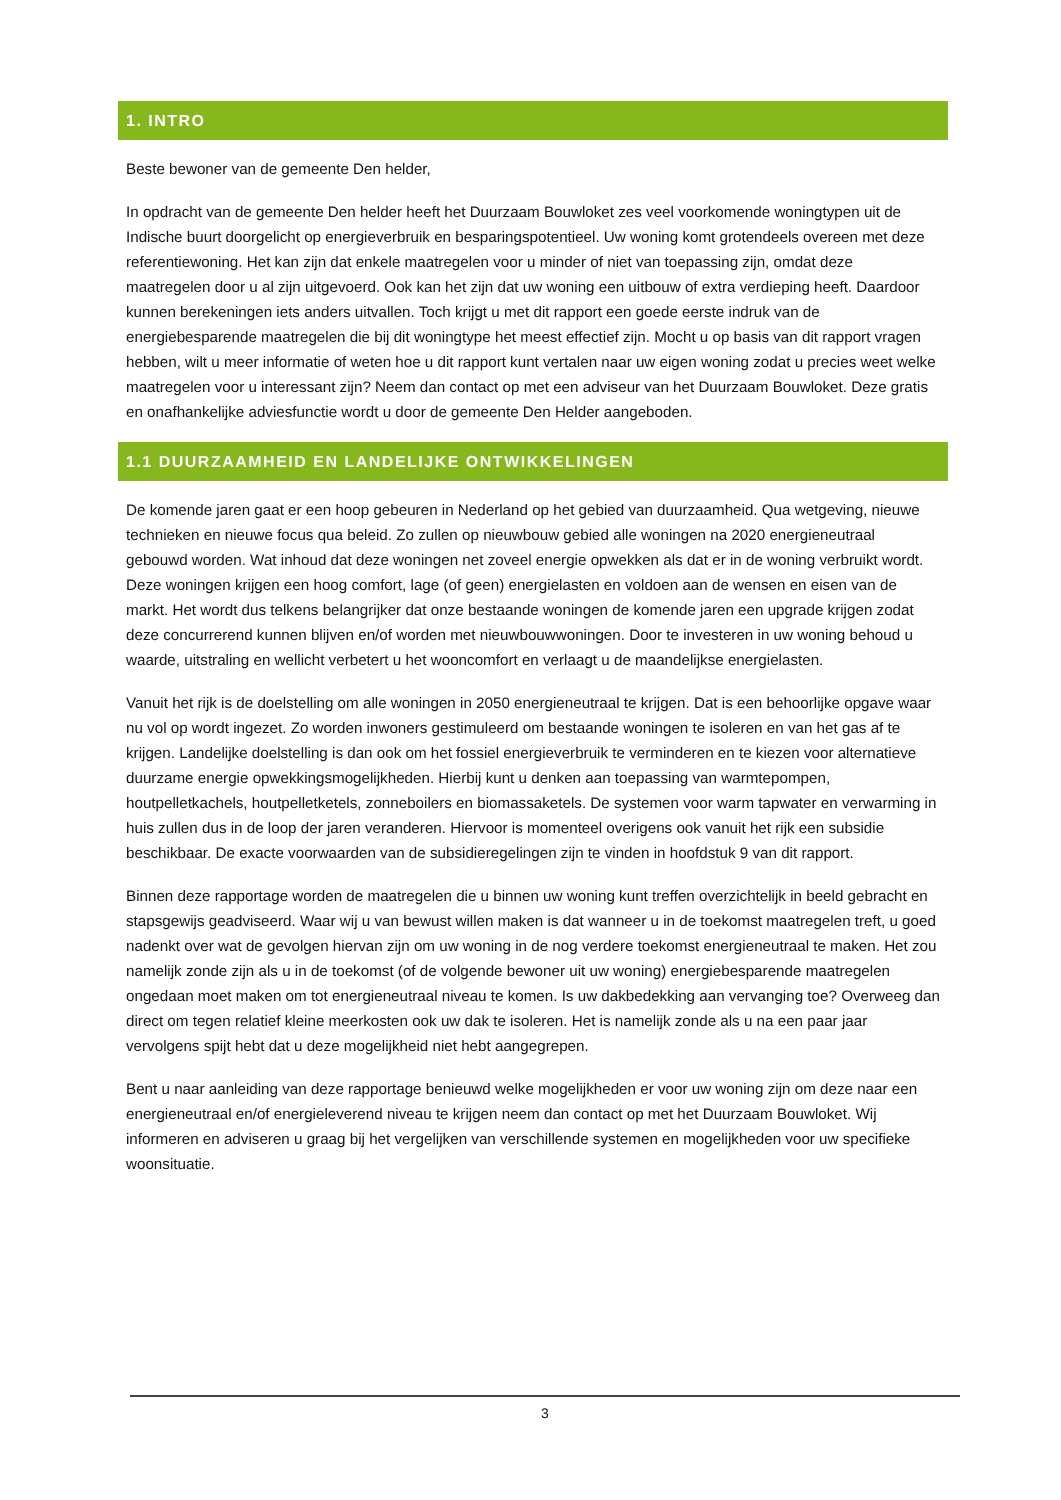1. INTRO
Beste bewoner van de gemeente Den helder,
In opdracht van de gemeente Den helder heeft het Duurzaam Bouwloket zes veel voorkomende woningtypen uit de Indische buurt doorgelicht op energieverbruik en besparingspotentieel. Uw woning komt grotendeels overeen met deze referentiewoning. Het kan zijn dat enkele maatregelen voor u minder of niet van toepassing zijn, omdat deze maatregelen door u al zijn uitgevoerd. Ook kan het zijn dat uw woning een uitbouw of extra verdieping heeft. Daardoor kunnen berekeningen iets anders uitvallen. Toch krijgt u met dit rapport een goede eerste indruk van de energiebesparende maatregelen die bij dit woningtype het meest effectief zijn. Mocht u op basis van dit rapport vragen hebben, wilt u meer informatie of weten hoe u dit rapport kunt vertalen naar uw eigen woning zodat u precies weet welke maatregelen voor u interessant zijn? Neem dan contact op met een adviseur van het Duurzaam Bouwloket. Deze gratis en onafhankelijke adviesfunctie wordt u door de gemeente Den Helder aangeboden.
1.1 DUURZAAMHEID EN LANDELIJKE ONTWIKKELINGEN
De komende jaren gaat er een hoop gebeuren in Nederland op het gebied van duurzaamheid. Qua wetgeving, nieuwe technieken en nieuwe focus qua beleid. Zo zullen op nieuwbouw gebied alle woningen na 2020 energieneutraal gebouwd worden. Wat inhoud dat deze woningen net zoveel energie opwekken als dat er in de woning verbruikt wordt. Deze woningen krijgen een hoog comfort, lage (of geen) energielasten en voldoen aan de wensen en eisen van de markt. Het wordt dus telkens belangrijker dat onze bestaande woningen de komende jaren een upgrade krijgen zodat deze concurrerend kunnen blijven en/of worden met nieuwbouwwoningen. Door te investeren in uw woning behoud u waarde, uitstraling en wellicht verbetert u het wooncomfort en verlaagt u de maandelijkse energielasten.
Vanuit het rijk is de doelstelling om alle woningen in 2050 energieneutraal te krijgen. Dat is een behoorlijke opgave waar nu vol op wordt ingezet. Zo worden inwoners gestimuleerd om bestaande woningen te isoleren en van het gas af te krijgen. Landelijke doelstelling is dan ook om het fossiel energieverbruik te verminderen en te kiezen voor alternatieve duurzame energie opwekkingsmogelijkheden. Hierbij kunt u denken aan toepassing van warmtepompen, houtpelletkachels, houtpelletketels, zonneboilers en biomassaketels. De systemen voor warm tapwater en verwarming in huis zullen dus in de loop der jaren veranderen. Hiervoor is momenteel overigens ook vanuit het rijk een subsidie beschikbaar. De exacte voorwaarden van de subsidieregelingen zijn te vinden in hoofdstuk 9 van dit rapport.
Binnen deze rapportage worden de maatregelen die u binnen uw woning kunt treffen overzichtelijk in beeld gebracht en stapsgewijs geadviseerd. Waar wij u van bewust willen maken is dat wanneer u in de toekomst maatregelen treft, u goed nadenkt over wat de gevolgen hiervan zijn om uw woning in de nog verdere toekomst energieneutraal te maken. Het zou namelijk zonde zijn als u in de toekomst (of de volgende bewoner uit uw woning) energiebesparende maatregelen ongedaan moet maken om tot energieneutraal niveau te komen. Is uw dakbedekking aan vervanging toe? Overweeg dan direct om tegen relatief kleine meerkosten ook uw dak te isoleren. Het is namelijk zonde als u na een paar jaar vervolgens spijt hebt dat u deze mogelijkheid niet hebt aangegrepen.
Bent u naar aanleiding van deze rapportage benieuwd welke mogelijkheden er voor uw woning zijn om deze naar een energieneutraal en/of energieleverend niveau te krijgen neem dan contact op met het Duurzaam Bouwloket. Wij informeren en adviseren u graag bij het vergelijken van verschillende systemen en mogelijkheden voor uw specifieke woonsituatie.
3